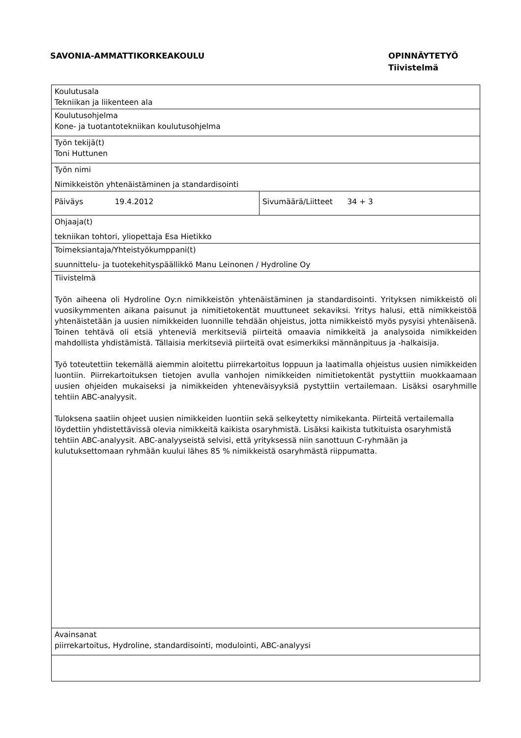SAVONIA-AMMATTIKORKEAKOULU OPINNÄYTETYÖ
Tiivistelmä
| Koulutusala Tekniikan ja liikenteen ala | |
| Koulutusohjelma Kone- ja tuotantotekniikan koulutusohjelma | |
| Työn tekijä(t) Toni Huttunen | |
| Työn nimi Nimikkeistön yhtenäistäminen ja standardisointi | |
| Päiväys 19.4.2012 | Sivumäärä/Liitteet 34 + 3 |
| Ohjaaja(t) tekniikan tohtori, yliopettaja Esa Hietikko | |
| Toimeksiantaja/Yhteistyökumppani(t) suunnittelu- ja tuotekehityspäällikkö Manu Leinonen / Hydroline Oy | |
| Tiivistelmä Työn aiheena oli Hydroline Oy:n nimikkeistön yhtenäistäminen ja standardisointi. Yrityksen nimikkeistö oli vuosikymmenten aikana paisunut ja nimitietokentät muuttuneet sekaviksi. Yritys halusi, että nimikkeistöä yhtenäistetään ja uusien nimikkeiden luonnille tehdään ohjeistus, jotta nimikkeistö myös pysyisi yhtenäisenä. Toinen tehtävä oli etsiä yhteneviä merkitseviä piirteitä omaavia nimikkeitä ja analysoida nimikkeiden mahdollista yhdistämistä. Tällaisia merkitseviä piirteitä ovat esimerkiksi männänpituus ja -halkaisija. Työ toteutettiin tekemällä aiemmin aloitettu piirrekartoitus loppuun ja laatimalla ohjeistus uusien nimikkeiden luontiin. Piirrekartoituksen tietojen avulla vanhojen nimikkeiden nimitietokentät pystyttiin muokkaamaan uusien ohjeiden mukaiseksi ja nimikkeiden yhteneväisyyksiä pystyttiin vertailemaan. Lisäksi osaryhmille tehtiin ABC-analyysit. Tuloksena saatiin ohjeet uusien nimikkeiden luontiin sekä selkeytetty nimikekanta. Piirteitä vertailemalla löydettiin yhdistettävissä olevia nimikkeitä kaikista osaryhmistä. Lisäksi kaikista tutkituista osaryhmistä tehtiin ABC-analyysit. ABC-analyyseistä selvisi, että yrityksessä niin sanottuun C-ryhmään ja kulutuksettomaan ryhmään kuului lähes 85 % nimikkeistä osaryhmästä riippumatta. | |
| Avainsanat piirrekartoitus, Hydroline, standardisointi, modulointi, ABC-analyysi | |